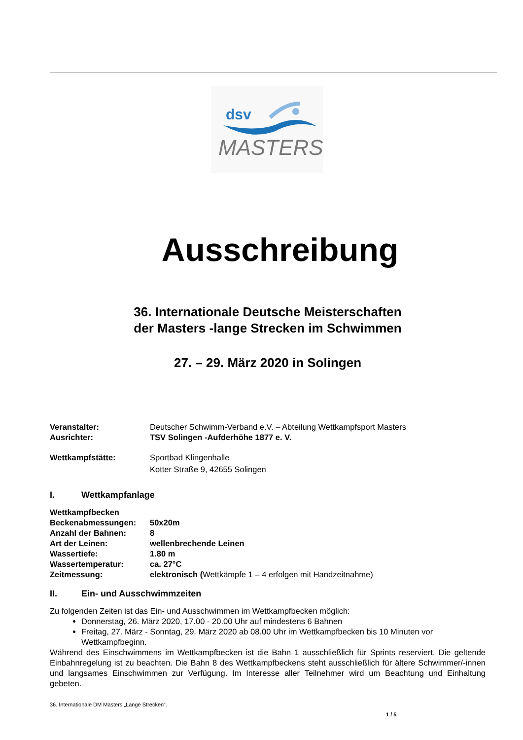dsv
MASTERS
Ausschreibung
36. Internationale Deutsche Meisterschaften
der Masters -lange Strecken im Schwimmen
27. – 29. März 2020 in Solingen
Veranstalter: Deutscher Schwimm-Verband e.V. – Abteilung Wettkampfsport Masters
Ausrichter: TSV Solingen -Aufderhöhe 1877 e. V.
Wettkampfstätte: Sportbad Klingenhalle
Kotter Straße 9, 42655 Solingen
I. Wettkampfanlage
Wettkampfbecken
Beckenabmessungen: 50x20m
Anzahl der Bahnen: 8
Art der Leinen: wellenbrechende Leinen
Wassertiefe: 1.80 m
Wassertemperatur: ca. 27°C
Zeitmessung: elektronisch (Wettkämpfe 1 – 4 erfolgen mit Handzeitnahme)
II. Ein- und Ausschwimmzeiten
Zu folgenden Zeiten ist das Ein- und Ausschwimmen im Wettkampfbecken möglich:
Donnerstag, 26. März 2020, 17.00 - 20.00 Uhr auf mindestens 6 Bahnen
Freitag, 27. März - Sonntag, 29. März 2020 ab 08.00 Uhr im Wettkampfbecken bis 10 Minuten vor Wettkampfbeginn.
Während des Einschwimmens im Wettkampfbecken ist die Bahn 1 ausschließlich für Sprints reserviert. Die geltende Einbahnregelung ist zu beachten. Die Bahn 8 des Wettkampfbeckens steht ausschließlich für ältere Schwimmer/-innen und langsames Einschwimmen zur Verfügung. Im Interesse aller Teilnehmer wird um Beachtung und Einhaltung gebeten.
36. Internationale DM Masters „Lange Strecken“.
1 / 5